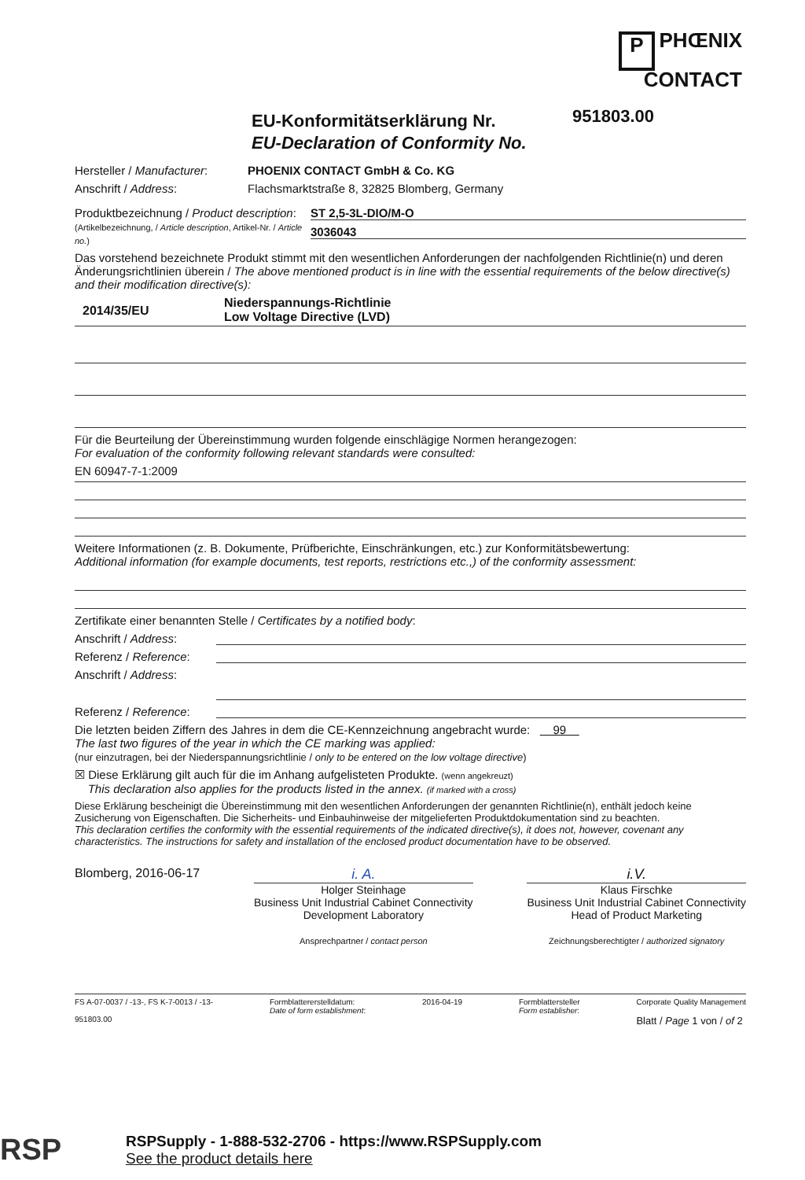P PHŒNIX
CONTACT
EU-Konformitätserklärung Nr.
EU-Declaration of Conformity No.
951803.00
Hersteller / Manufacturer:
PHOENIX CONTACT GmbH & Co. KG
Anschrift / Address:
Flachsmarktstraße 8, 32825 Blomberg, Germany
Produktbezeichnung / Product description:
(Artikelbezeichnung, / Article description, Artikel-Nr. / Article no.)
ST 2,5-3L-DIO/M-O
3036043
Das vorstehend bezeichnete Produkt stimmt mit den wesentlichen Anforderungen der nachfolgenden Richtlinie(n) und deren Änderungsrichtlinien überein / The above mentioned product is in line with the essential requirements of the below directive(s) and their modification directive(s):
2014/35/EU
Niederspannungs-Richtlinie
Low Voltage Directive (LVD)
Für die Beurteilung der Übereinstimmung wurden folgende einschlägige Normen herangezogen:
For evaluation of the conformity following relevant standards were consulted:
EN 60947-7-1:2009
Weitere Informationen (z. B. Dokumente, Prüfberichte, Einschränkungen, etc.) zur Konformitätsbewertung:
Additional information (for example documents, test reports, restrictions etc.,) of the conformity assessment:
Zertifikate einer benannten Stelle / Certificates by a notified body:
Anschrift / Address:
Referenz / Reference:
Anschrift / Address:
Referenz / Reference:
Die letzten beiden Ziffern des Jahres in dem die CE-Kennzeichnung angebracht wurde: 99
The last two figures of the year in which the CE marking was applied:
(nur einzutragen, bei der Niederspannungsrichtlinie / only to be entered on the low voltage directive)
☒ Diese Erklärung gilt auch für die im Anhang aufgelisteten Produkte. (wenn angekreuzt)
This declaration also applies for the products listed in the annex. (if marked with a cross)
Diese Erklärung bescheinigt die Übereinstimmung mit den wesentlichen Anforderungen der genannten Richtlinie(n), enthält jedoch keine Zusicherung von Eigenschaften. Die Sicherheits- und Einbauhinweise der mitgelieferten Produktdokumentation sind zu beachten.
This declaration certifies the conformity with the essential requirements of the indicated directive(s), it does not, however, covenant any characteristics. The instructions for safety and installation of the enclosed product documentation have to be observed.
Blomberg, 2016-06-17 i. A.
Holger Steinhage
Business Unit Industrial Cabinet Connectivity
Development Laboratory
Ansprechpartner / contact person
i.V.
Klaus Firschke
Business Unit Industrial Cabinet Connectivity
Head of Product Marketing
Zeichnungsberechtigter / authorized signatory
FS A-07-0037 / -13-, FS K-7-0013 / -13-
951803.00
Formblattererstelldatum:
Date of form establishment:
2016-04-19 Formblattersteller
Form establisher:
Corporate Quality Management
Blatt / Page 1 von / of 2
RSP
RSPSupply - 1-888-532-2706 - https://www.RSPSupply.com
See the product details here